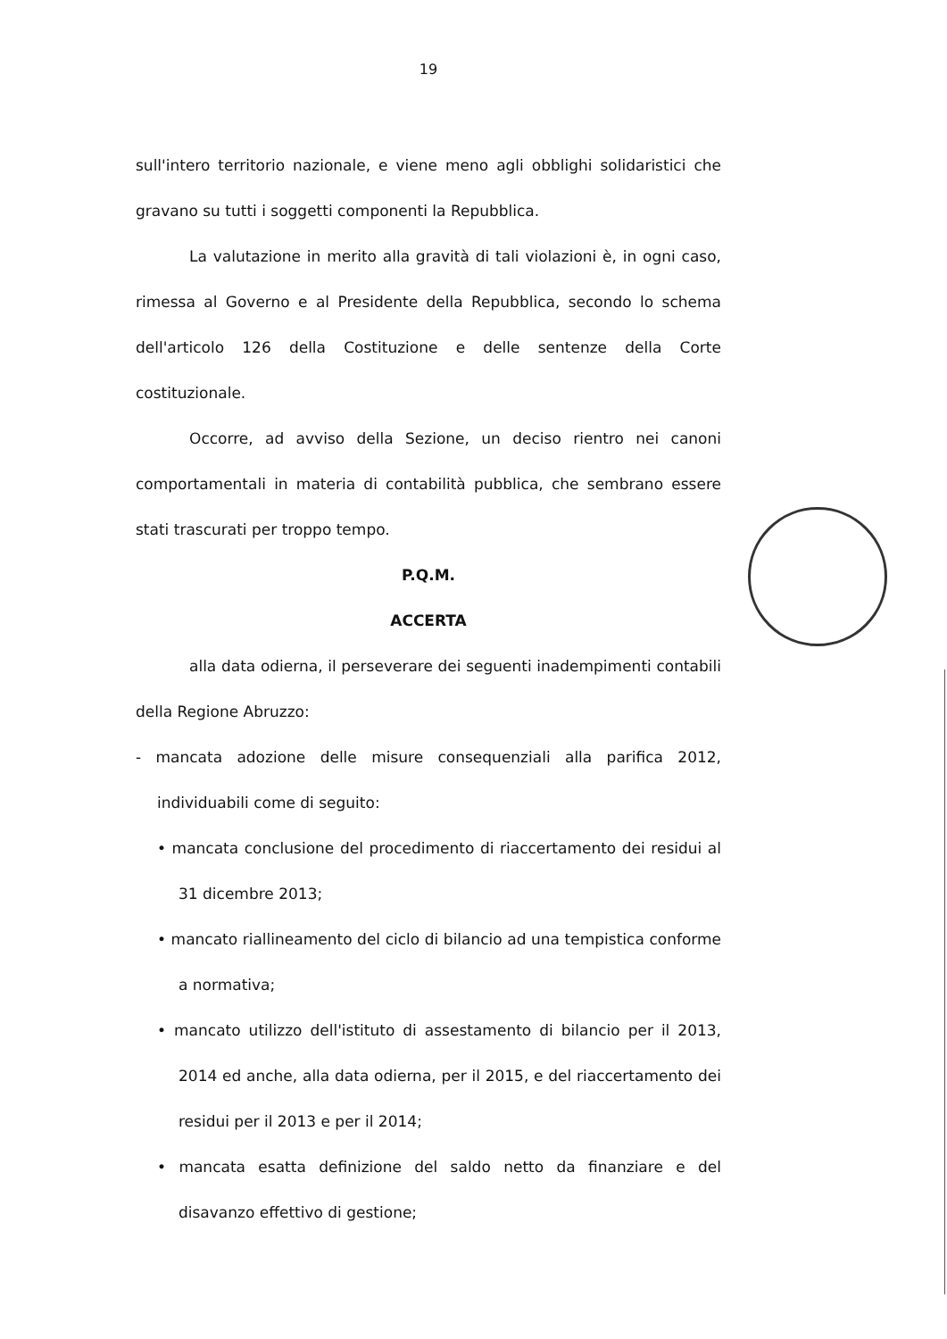19
sull'intero territorio nazionale, e viene meno agli obblighi solidaristici che gravano su tutti i soggetti componenti la Repubblica.
La valutazione in merito alla gravità di tali violazioni è, in ogni caso, rimessa al Governo e al Presidente della Repubblica, secondo lo schema dell'articolo 126 della Costituzione e delle sentenze della Corte costituzionale.
Occorre, ad avviso della Sezione, un deciso rientro nei canoni comportamentali in materia di contabilità pubblica, che sembrano essere stati trascurati per troppo tempo.
P.Q.M.
ACCERTA
alla data odierna, il perseverare dei seguenti inadempimenti contabili della Regione Abruzzo:
- mancata adozione delle misure consequenziali alla parifica 2012, individuabili come di seguito:
• mancata conclusione del procedimento di riaccertamento dei residui al 31 dicembre 2013;
• mancato riallineamento del ciclo di bilancio ad una tempistica conforme a normativa;
• mancato utilizzo dell'istituto di assestamento di bilancio per il 2013, 2014 ed anche, alla data odierna, per il 2015, e del riaccertamento dei residui per il 2013 e per il 2014;
• mancata esatta definizione del saldo netto da finanziare e del disavanzo effettivo di gestione;